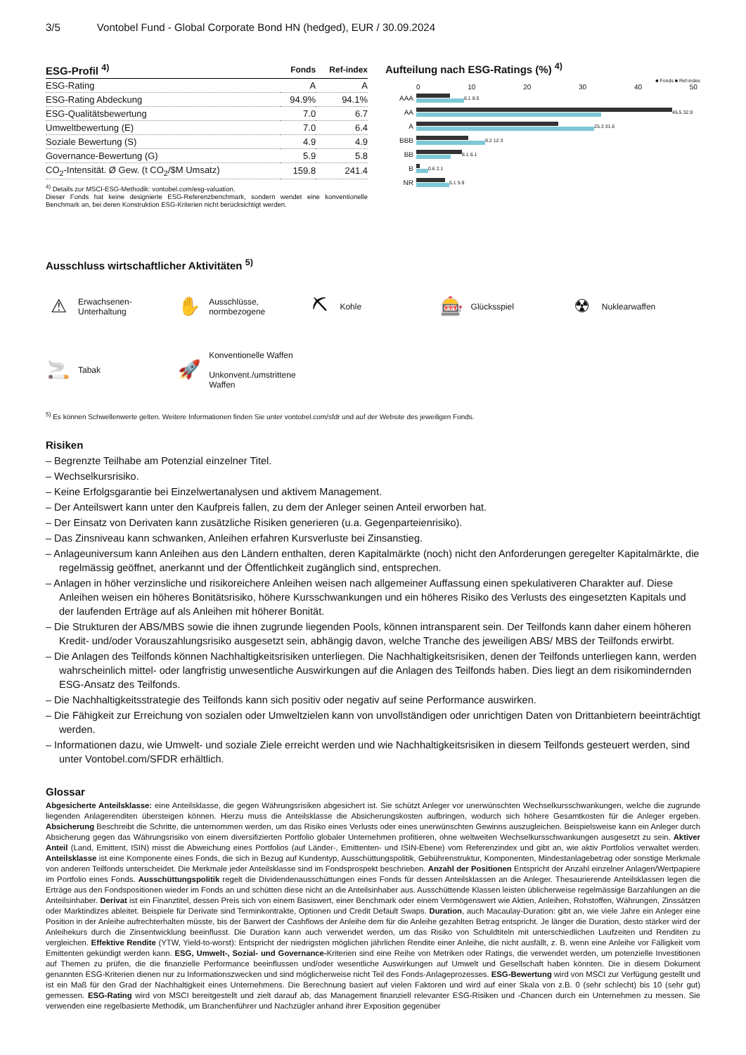3/5 Vontobel Fund - Global Corporate Bond HN (hedged), EUR / 30.09.2024
| ESG-Profil <sup>4)</sup> | Fonds | Ref-index |
| --- | --- | --- |
| ESG-Rating | A | A |
| ESG-Rating Abdeckung | 94.9% | 94.1% |
| ESG-Qualitätsbewertung | 7.0 | 6.7 |
| Umweltbewertung (E) | 7.0 | 6.4 |
| Soziale Bewertung (S) | 4.9 | 4.9 |
| Governance-Bewertung (G) | 5.9 | 5.8 |
| CO<sub>2</sub>-Intensität. Ø Gew. (t CO<sub>2</sub>/$M Umsatz) | 159.8 | 241.4 |
<sup>4)</sup> Details zur MSCI-ESG-Methodik: vontobel.com/esg-valuation.
Dieser Fonds hat keine designierte ESG-Referenzbenchmark, sondern wendet eine konventionelle Benchmark an, bei deren Konstruktion ESG-Kriterien nicht berücksichtigt werden.
Aufteilung nach ESG-Ratings (%) <sup>4)</sup>
■ Fonds ■ Ref-index
0 10 20 30 40 50
AAA
6.1 8.5
AA
45.5 32.9
A
25.3 31.6
BBB
9.2 12.3
BB
8.1 6.1
B
0.6 2.1
NR
5.1 5.9
Ausschluss wirtschaftlicher Aktivitäten <sup>5)</sup>
⚠ Erwachsenen-
Unterhaltung
✋ Ausschlüsse,
normbezogene
⛏ Kohle
🎰 Glücksspiel
☢ Nuklearwaffen
🚬 Tabak
🚀 Konventionelle Waffen
Unkonvent./umstrittene
Waffen
<sup>5)</sup> Es können Schwellenwerte gelten. Weitere Informationen finden Sie unter vontobel.com/sfdr und auf der Website des jeweiligen Fonds.
Risiken
– Begrenzte Teilhabe am Potenzial einzelner Titel.
– Wechselkursrisiko.
– Keine Erfolgsgarantie bei Einzelwertanalysen und aktivem Management.
– Der Anteilswert kann unter den Kaufpreis fallen, zu dem der Anleger seinen Anteil erworben hat.
– Der Einsatz von Derivaten kann zusätzliche Risiken generieren (u.a. Gegenparteienrisiko).
– Das Zinsniveau kann schwanken, Anleihen erfahren Kursverluste bei Zinsanstieg.
– Anlageuniversum kann Anleihen aus den Ländern enthalten, deren Kapitalmärkte (noch) nicht den Anforderungen geregelter Kapitalmärkte, die regelmässig geöffnet, anerkannt und der Öffentlichkeit zugänglich sind, entsprechen.
– Anlagen in höher verzinsliche und risikoreichere Anleihen weisen nach allgemeiner Auffassung einen spekulativeren Charakter auf. Diese Anleihen weisen ein höheres Bonitätsrisiko, höhere Kursschwankungen und ein höheres Risiko des Verlusts des eingesetzten Kapitals und der laufenden Erträge auf als Anleihen mit höherer Bonität.
– Die Strukturen der ABS/MBS sowie die ihnen zugrunde liegenden Pools, können intransparent sein. Der Teilfonds kann daher einem höheren Kredit- und/oder Vorauszahlungsrisiko ausgesetzt sein, abhängig davon, welche Tranche des jeweiligen ABS/ MBS der Teilfonds erwirbt.
– Die Anlagen des Teilfonds können Nachhaltigkeitsrisiken unterliegen. Die Nachhaltigkeitsrisiken, denen der Teilfonds unterliegen kann, werden wahrscheinlich mittel- oder langfristig unwesentliche Auswirkungen auf die Anlagen des Teilfonds haben. Dies liegt an dem risikomindernden ESG-Ansatz des Teilfonds.
– Die Nachhaltigkeitsstrategie des Teilfonds kann sich positiv oder negativ auf seine Performance auswirken.
– Die Fähigkeit zur Erreichung von sozialen oder Umweltzielen kann von unvollständigen oder unrichtigen Daten von Drittanbietern beeinträchtigt werden.
– Informationen dazu, wie Umwelt- und soziale Ziele erreicht werden und wie Nachhaltigkeitsrisiken in diesem Teilfonds gesteuert werden, sind unter Vontobel.com/SFDR erhältlich.
Glossar
Abgesicherte Anteilsklasse: eine Anteilsklasse, die gegen Währungsrisiken abgesichert ist. Sie schützt Anleger vor unerwünschten Wechselkursschwankungen, welche die zugrunde liegenden Anlagerenditen übersteigen können. Hierzu muss die Anteilsklasse die Absicherungskosten aufbringen, wodurch sich höhere Gesamtkosten für die Anleger ergeben. Absicherung Beschreibt die Schritte, die unternommen werden, um das Risiko eines Verlusts oder eines unerwünschten Gewinns auszugleichen. Beispielsweise kann ein Anleger durch Absicherung gegen das Währungsrisiko von einem diversifizierten Portfolio globaler Unternehmen profitieren, ohne weltweiten Wechselkursschwankungen ausgesetzt zu sein. Aktiver Anteil (Land, Emittent, ISIN) misst die Abweichung eines Portfolios (auf Länder-, Emittenten- und ISIN-Ebene) vom Referenzindex und gibt an, wie aktiv Portfolios verwaltet werden. Anteilsklasse ist eine Komponente eines Fonds, die sich in Bezug auf Kundentyp, Ausschüttungspolitik, Gebührenstruktur, Komponenten, Mindestanlagebetrag oder sonstige Merkmale von anderen Teilfonds unterscheidet. Die Merkmale jeder Anteilsklasse sind im Fondsprospekt beschrieben. Anzahl der Positionen Entspricht der Anzahl einzelner Anlagen/Wertpapiere im Portfolio eines Fonds. Ausschüttungspolitik regelt die Dividendenausschüttungen eines Fonds für dessen Anteilsklassen an die Anleger. Thesaurierende Anteilsklassen legen die Erträge aus den Fondspositionen wieder im Fonds an und schütten diese nicht an die Anteilsinhaber aus. Ausschüttende Klassen leisten üblicherweise regelmässige Barzahlungen an die Anteilsinhaber. Derivat ist ein Finanztitel, dessen Preis sich von einem Basiswert, einer Benchmark oder einem Vermögenswert wie Aktien, Anleihen, Rohstoffen, Währungen, Zinssätzen oder Marktindizes ableitet. Beispiele für Derivate sind Terminkontrakte, Optionen und Credit Default Swaps. Duration, auch Macaulay-Duration: gibt an, wie viele Jahre ein Anleger eine Position in der Anleihe aufrechterhalten müsste, bis der Barwert der Cashflows der Anleihe dem für die Anleihe gezahlten Betrag entspricht. Je länger die Duration, desto stärker wird der Anleihekurs durch die Zinsentwicklung beeinflusst. Die Duration kann auch verwendet werden, um das Risiko von Schuldtiteln mit unterschiedlichen Laufzeiten und Renditen zu vergleichen. Effektive Rendite (YTW, Yield-to-worst): Entspricht der niedrigsten möglichen jährlichen Rendite einer Anleihe, die nicht ausfällt, z. B. wenn eine Anleihe vor Fälligkeit vom Emittenten gekündigt werden kann. ESG, Umwelt-, Sozial- und Governance-Kriterien sind eine Reihe von Metriken oder Ratings, die verwendet werden, um potenzielle Investitionen auf Themen zu prüfen, die die finanzielle Performance beeinflussen und/oder wesentliche Auswirkungen auf Umwelt und Gesellschaft haben könnten. Die in diesem Dokument genannten ESG-Kriterien dienen nur zu Informationszwecken und sind möglicherweise nicht Teil des Fonds-Anlageprozesses. ESG-Bewertung wird von MSCI zur Verfügung gestellt und ist ein Maß für den Grad der Nachhaltigkeit eines Unternehmens. Die Berechnung basiert auf vielen Faktoren und wird auf einer Skala von z.B. 0 (sehr schlecht) bis 10 (sehr gut) gemessen. ESG-Rating wird von MSCI bereitgestellt und zielt darauf ab, das Management finanziell relevanter ESG-Risiken und -Chancen durch ein Unternehmen zu messen. Sie verwenden eine regelbasierte Methodik, um Branchenführer und Nachzügler anhand ihrer Exposition gegenüber